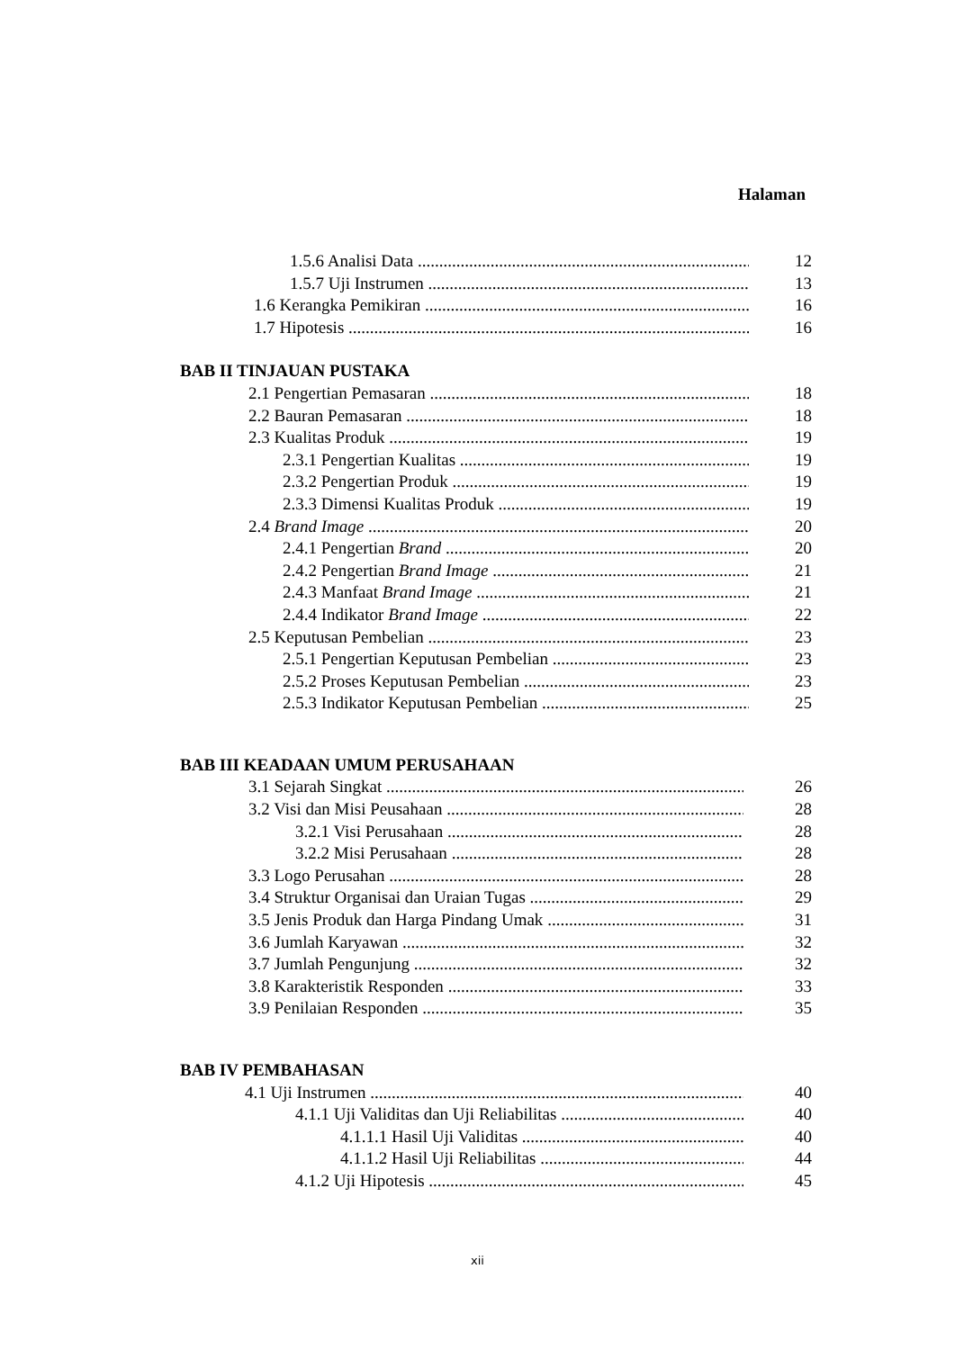Halaman
1.5.6 Analisi Data 12
1.5.7 Uji Instrumen 13
1.6 Kerangka Pemikiran 16
1.7 Hipotesis 16
BAB II TINJAUAN PUSTAKA
2.1 Pengertian Pemasaran 18
2.2 Bauran Pemasaran 18
2.3 Kualitas Produk 19
2.3.1 Pengertian Kualitas 19
2.3.2 Pengertian Produk 19
2.3.3 Dimensi Kualitas Produk 19
2.4 Brand Image 20
2.4.1 Pengertian Brand 20
2.4.2 Pengertian Brand Image 21
2.4.3 Manfaat Brand Image 21
2.4.4 Indikator Brand Image 22
2.5 Keputusan Pembelian 23
2.5.1 Pengertian Keputusan Pembelian 23
2.5.2 Proses Keputusan Pembelian 23
2.5.3 Indikator Keputusan Pembelian 25
BAB III KEADAAN UMUM PERUSAHAAN
3.1 Sejarah Singkat 26
3.2 Visi dan Misi Peusahaan 28
3.2.1 Visi Perusahaan 28
3.2.2 Misi Perusahaan 28
3.3 Logo Perusahan 28
3.4 Struktur Organisai dan Uraian Tugas 29
3.5 Jenis Produk dan Harga Pindang Umak 31
3.6 Jumlah Karyawan 32
3.7 Jumlah Pengunjung 32
3.8 Karakteristik Responden 33
3.9 Penilaian Responden 35
BAB IV PEMBAHASAN
4.1 Uji Instrumen 40
4.1.1 Uji Validitas dan Uji Reliabilitas 40
4.1.1.1 Hasil Uji Validitas 40
4.1.1.2 Hasil Uji Reliabilitas 44
4.1.2 Uji Hipotesis 45
xii